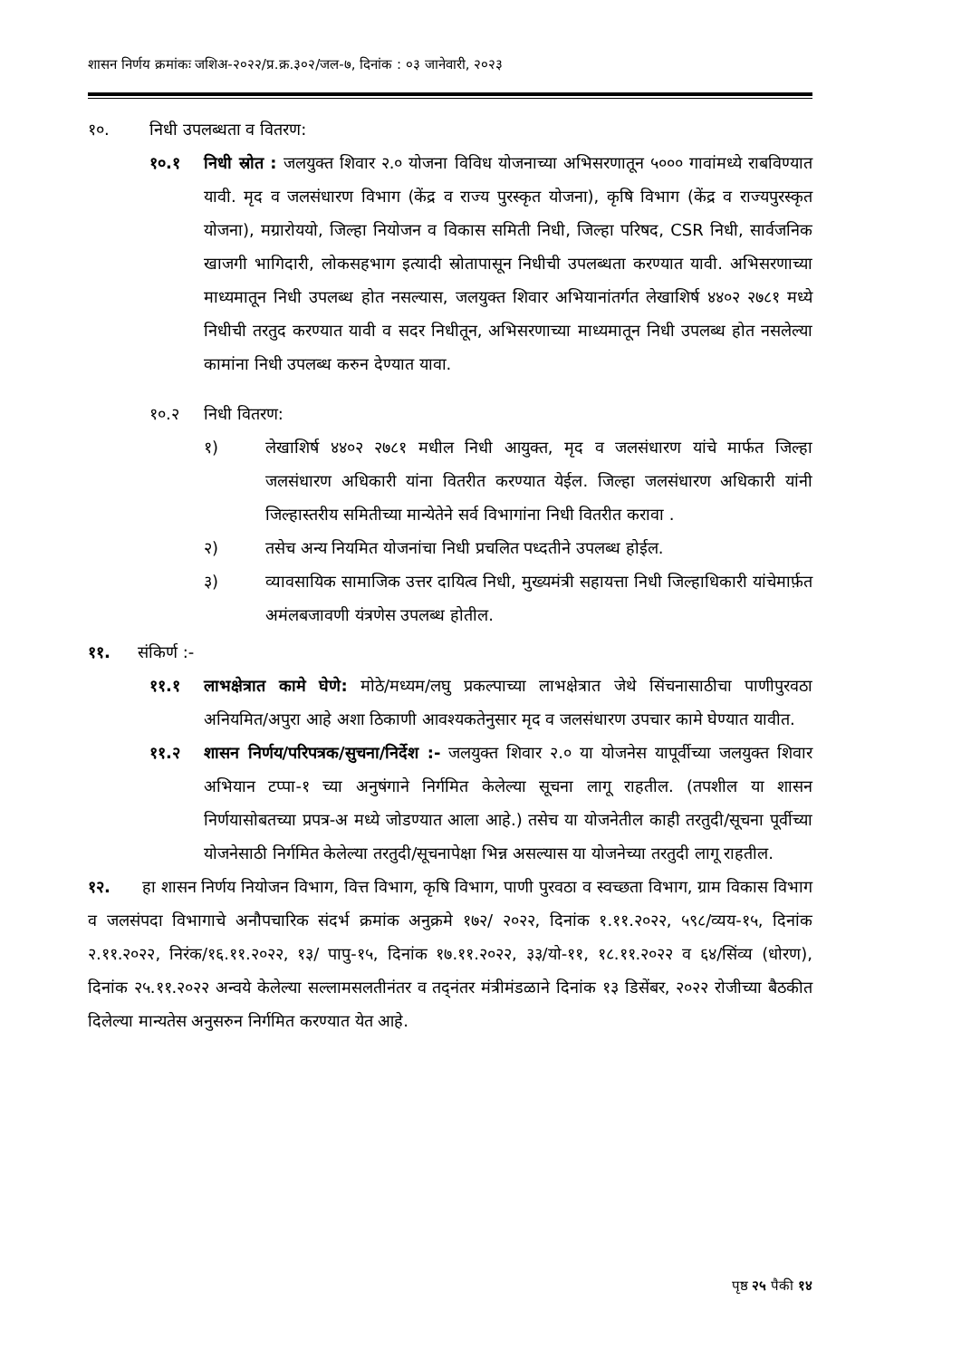शासन निर्णय क्रमांकः जशिअ-२०२२/प्र.क्र.३०२/जल-७, दिनांक : ०३ जानेवारी, २०२३
१०. निधी उपलब्धता व वितरण:
१०.१ निधी स्रोत : जलयुक्त शिवार २.० योजना विविध योजनाच्या अभिसरणातून ५००० गावांमध्ये राबविण्यात यावी. मृद व जलसंधारण विभाग (केंद्र व राज्य पुरस्कृत योजना), कृषि विभाग (केंद्र व राज्यपुरस्कृत योजना), मग्रारोययो, जिल्हा नियोजन व विकास समिती निधी, जिल्हा परिषद, CSR निधी, सार्वजनिक खाजगी भागिदारी, लोकसहभाग इत्यादी स्रोतापासून निधीची उपलब्धता करण्यात यावी. अभिसरणाच्या माध्यमातून निधी उपलब्ध होत नसल्यास, जलयुक्त शिवार अभियानांतर्गत लेखाशिर्ष ४४०२ २७८१ मध्ये निधीची तरतुद करण्यात यावी व सदर निधीतून, अभिसरणाच्या माध्यमातून निधी उपलब्ध होत नसलेल्या कामांना निधी उपलब्ध करुन देण्यात यावा.
१०.२ निधी वितरण:
१) लेखाशिर्ष ४४०२ २७८१ मधील निधी आयुक्त, मृद व जलसंधारण यांचे मार्फत जिल्हा जलसंधारण अधिकारी यांना वितरीत करण्यात येईल. जिल्हा जलसंधारण अधिकारी यांनी जिल्हास्तरीय समितीच्या मान्येतेने सर्व विभागांना निधी वितरीत करावा .
२) तसेच अन्य नियमित योजनांचा निधी प्रचलित पध्दतीने उपलब्ध होईल.
३) व्यावसायिक सामाजिक उत्तर दायित्व निधी, मुख्यमंत्री सहायत्ता निधी जिल्हाधिकारी यांचेमार्फ़त अमंलबजावणी यंत्रणेस उपलब्ध होतील.
११. संकिर्ण :-
११.१ लाभक्षेत्रात कामे घेणे: मोठे/मध्यम/लघु प्रकल्पाच्या लाभक्षेत्रात जेथे सिंचनासाठीचा पाणीपुरवठा अनियमित/अपुरा आहे अशा ठिकाणी आवश्यकतेनुसार मृद व जलसंधारण उपचार कामे घेण्यात यावीत.
११.२ शासन निर्णय/परिपत्रक/सुचना/निर्देश :- जलयुक्त शिवार २.० या योजनेस यापूर्वीच्या जलयुक्त शिवार अभियान टप्पा-१ च्या अनुषंगाने निर्गमित केलेल्या सूचना लागू राहतील. (तपशील या शासन निर्णयासोबतच्या प्रपत्र-अ मध्ये जोडण्यात आला आहे.) तसेच या योजनेतील काही तरतुदी/सूचना पूर्वीच्या योजनेसाठी निर्गमित केलेल्या तरतुदी/सूचनापेक्षा भिन्न असल्यास या योजनेच्या तरतुदी लागू राहतील.
१२. हा शासन निर्णय नियोजन विभाग, वित्त विभाग, कृषि विभाग, पाणी पुरवठा व स्वच्छता विभाग, ग्राम विकास विभाग व जलसंपदा विभागाचे अनौपचारिक संदर्भ क्रमांक अनुक्रमे १७२/ २०२२, दिनांक १.११.२०२२, ५९८/व्यय-१५, दिनांक २.११.२०२२, निरंक/१६.११.२०२२, १३/ पापु-१५, दिनांक १७.११.२०२२, ३३/यो-११, १८.११.२०२२ व ६४/सिंव्य (धोरण), दिनांक २५.११.२०२२ अन्वये केलेल्या सल्लामसलतीनंतर व तद्नंतर मंत्रीमंडळाने दिनांक १३ डिसेंबर, २०२२ रोजीच्या बैठकीत दिलेल्या मान्यतेस अनुसरुन निर्गमित करण्यात येत आहे.
पृष्ठ २५ पैकी १४